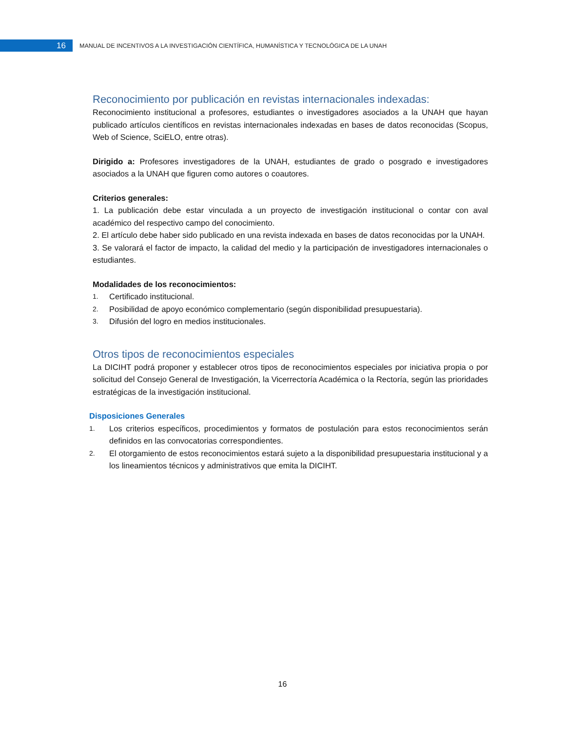16
MANUAL DE INCENTIVOS A LA INVESTIGACIÓN CIENTÍFICA, HUMANÍSTICA Y TECNOLÓGICA DE LA UNAH
Reconocimiento por publicación en revistas internacionales indexadas:
Reconocimiento institucional a profesores, estudiantes o investigadores asociados a la UNAH que hayan publicado artículos científicos en revistas internacionales indexadas en bases de datos reconocidas (Scopus, Web of Science, SciELO, entre otras).
Dirigido a: Profesores investigadores de la UNAH, estudiantes de grado o posgrado e investigadores asociados a la UNAH que figuren como autores o coautores.
Criterios generales:
1. La publicación debe estar vinculada a un proyecto de investigación institucional o contar con aval académico del respectivo campo del conocimiento.
2. El artículo debe haber sido publicado en una revista indexada en bases de datos reconocidas por la UNAH.
3. Se valorará el factor de impacto, la calidad del medio y la participación de investigadores internacionales o estudiantes.
Modalidades de los reconocimientos:
1. Certificado institucional.
2. Posibilidad de apoyo económico complementario (según disponibilidad presupuestaria).
3. Difusión del logro en medios institucionales.
Otros tipos de reconocimientos especiales
La DICIHT podrá proponer y establecer otros tipos de reconocimientos especiales por iniciativa propia o por solicitud del Consejo General de Investigación, la Vicerrectoría Académica o la Rectoría, según las prioridades estratégicas de la investigación institucional.
Disposiciones Generales
1.
Los criterios específicos, procedimientos y formatos de postulación para estos reconocimientos serán definidos en las convocatorias correspondientes.
2.
El otorgamiento de estos reconocimientos estará sujeto a la disponibilidad presupuestaria institucional y a los lineamientos técnicos y administrativos que emita la DICIHT.
16